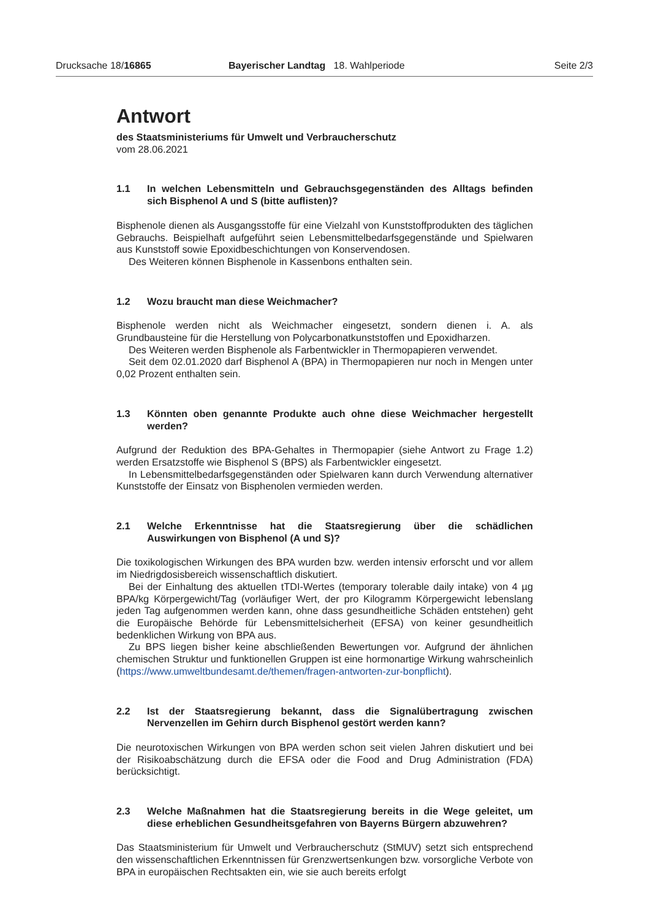Drucksache 18/16865 Bayerischer Landtag 18. Wahlperiode
Seite 2/3
Antwort
des Staatsministeriums für Umwelt und Verbraucherschutz
vom 28.06.2021
1.1 In welchen Lebensmitteln und Gebrauchsgegenständen des Alltags befinden sich Bisphenol A und S (bitte auflisten)?
Bisphenole dienen als Ausgangsstoffe für eine Vielzahl von Kunststoffprodukten des täglichen Gebrauchs. Beispielhaft aufgeführt seien Lebensmittelbedarfsgegenstände und Spielwaren aus Kunststoff sowie Epoxidbeschichtungen von Konservendosen.
Des Weiteren können Bisphenole in Kassenbons enthalten sein.
1.2 Wozu braucht man diese Weichmacher?
Bisphenole werden nicht als Weichmacher eingesetzt, sondern dienen i. A. als Grundbausteine für die Herstellung von Polycarbonatkunststoffen und Epoxidharzen.
Des Weiteren werden Bisphenole als Farbentwickler in Thermopapieren verwendet.
Seit dem 02.01.2020 darf Bisphenol A (BPA) in Thermopapieren nur noch in Mengen unter 0,02 Prozent enthalten sein.
1.3 Könnten oben genannte Produkte auch ohne diese Weichmacher hergestellt werden?
Aufgrund der Reduktion des BPA-Gehaltes in Thermopapier (siehe Antwort zu Frage 1.2) werden Ersatzstoffe wie Bisphenol S (BPS) als Farbentwickler eingesetzt.
In Lebensmittelbedarfsgegenständen oder Spielwaren kann durch Verwendung alternativer Kunststoffe der Einsatz von Bisphenolen vermieden werden.
2.1 Welche Erkenntnisse hat die Staatsregierung über die schädlichen Auswirkungen von Bisphenol (A und S)?
Die toxikologischen Wirkungen des BPA wurden bzw. werden intensiv erforscht und vor allem im Niedrigdosisbereich wissenschaftlich diskutiert.
Bei der Einhaltung des aktuellen tTDI-Wertes (temporary tolerable daily intake) von 4 µg BPA/kg Körpergewicht/Tag (vorläufiger Wert, der pro Kilogramm Körpergewicht lebenslang jeden Tag aufgenommen werden kann, ohne dass gesundheitliche Schäden entstehen) geht die Europäische Behörde für Lebensmittelsicherheit (EFSA) von keiner gesundheitlich bedenklichen Wirkung von BPA aus.
Zu BPS liegen bisher keine abschließenden Bewertungen vor. Aufgrund der ähnlichen chemischen Struktur und funktionellen Gruppen ist eine hormonartige Wirkung wahrscheinlich (https://www.umweltbundesamt.de/themen/fragen-antworten-zur-bonpflicht).
2.2 Ist der Staatsregierung bekannt, dass die Signalübertragung zwischen Nervenzellen im Gehirn durch Bisphenol gestört werden kann?
Die neurotoxischen Wirkungen von BPA werden schon seit vielen Jahren diskutiert und bei der Risikoabschätzung durch die EFSA oder die Food and Drug Administration (FDA) berücksichtigt.
2.3 Welche Maßnahmen hat die Staatsregierung bereits in die Wege geleitet, um diese erheblichen Gesundheitsgefahren von Bayerns Bürgern abzuwehren?
Das Staatsministerium für Umwelt und Verbraucherschutz (StMUV) setzt sich entsprechend den wissenschaftlichen Erkenntnissen für Grenzwertsenkungen bzw. vorsorgliche Verbote von BPA in europäischen Rechtsakten ein, wie sie auch bereits erfolgt